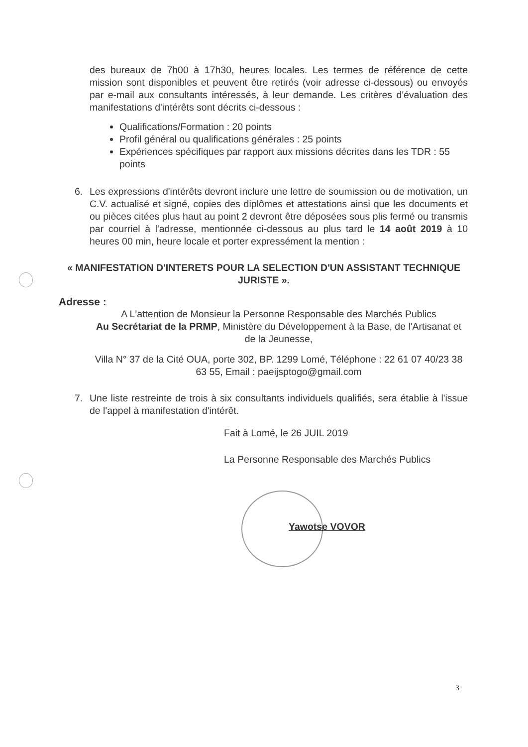des bureaux de 7h00 à 17h30, heures locales. Les termes de référence de cette mission sont disponibles et peuvent être retirés (voir adresse ci-dessous) ou envoyés par e-mail aux consultants intéressés, à leur demande. Les critères d'évaluation des manifestations d'intérêts sont décrits ci-dessous :
Qualifications/Formation : 20 points
Profil général ou qualifications générales : 25 points
Expériences spécifiques par rapport aux missions décrites dans les TDR : 55 points
6. Les expressions d'intérêts devront inclure une lettre de soumission ou de motivation, un C.V. actualisé et signé, copies des diplômes et attestations ainsi que les documents et ou pièces citées plus haut au point 2 devront être déposées sous plis fermé ou transmis par courriel à l'adresse, mentionnée ci-dessous au plus tard le 14 août 2019 à 10 heures 00 min, heure locale et porter expressément la mention :
« MANIFESTATION D'INTERETS POUR LA SELECTION D'UN ASSISTANT TECHNIQUE JURISTE ».
Adresse :
A L'attention de Monsieur la Personne Responsable des Marchés Publics
Au Secrétariat de la PRMP, Ministère du Développement à la Base, de l'Artisanat et de la Jeunesse,
Villa N° 37 de la Cité OUA, porte 302, BP. 1299 Lomé, Téléphone : 22 61 07 40/23 38 63 55, Email : paeijsptogo@gmail.com
7. Une liste restreinte de trois à six consultants individuels qualifiés, sera établie à l'issue de l'appel à manifestation d'intérêt.
Fait à Lomé, le 26 JUIL 2019
La Personne Responsable des Marchés Publics
Yawotse VOVOR
3